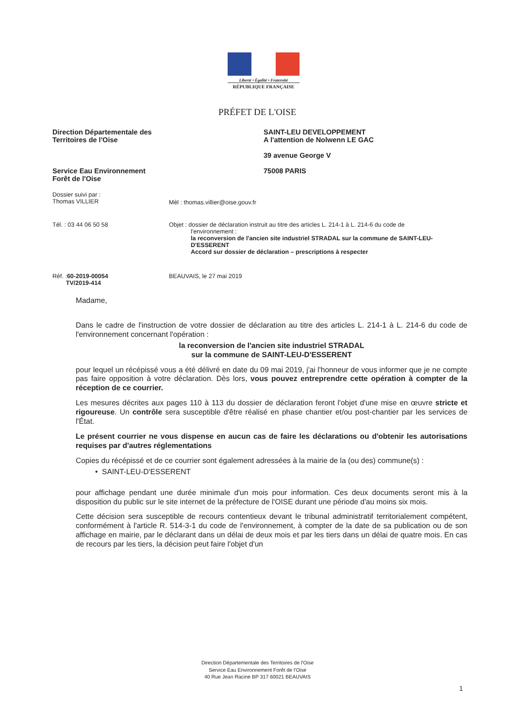Liberté • Égalité • Fraternité
RÉPUBLIQUE FRANÇAISE
PRÉFET DE L'OISE
Direction Départementale des
Territoires de l'Oise
Service Eau Environnement
Forêt de l'Oise
SAINT-LEU DEVELOPPEMENT
A l'attention de Nolwenn LE GAC
39 avenue George V
75008 PARIS
Dossier suivi par :
Thomas VILLIER
Mèl : thomas.villier@oise.gouv.fr
Tél. : 03 44 06 50 58 Objet : dossier de déclaration instruit au titre des articles L. 214-1 à L. 214-6 du code de
l'environnement :
la reconversion de l'ancien site industriel STRADAL sur la commune de SAINT-LEU-D'ESSERENT
Accord sur dossier de déclaration – prescriptions à respecter
Réf. :60-2019-00054
TV/2019-414
BEAUVAIS, le 27 mai 2019
Madame,
Dans le cadre de l'instruction de votre dossier de déclaration au titre des articles L. 214-1 à L. 214-6 du code de l'environnement concernant l'opération :
la reconversion de l'ancien site industriel STRADAL
sur la commune de SAINT-LEU-D'ESSERENT
pour lequel un récépissé vous a été délivré en date du 09 mai 2019, j'ai l'honneur de vous informer que je ne compte pas faire opposition à votre déclaration. Dès lors, vous pouvez entreprendre cette opération à compter de la réception de ce courrier.
Les mesures décrites aux pages 110 à 113 du dossier de déclaration feront l'objet d'une mise en œuvre stricte et rigoureuse. Un contrôle sera susceptible d'être réalisé en phase chantier et/ou post-chantier par les services de l'État.
Le présent courrier ne vous dispense en aucun cas de faire les déclarations ou d'obtenir les autorisations requises par d'autres réglementations
Copies du récépissé et de ce courrier sont également adressées à la mairie de la (ou des) commune(s) :
• SAINT-LEU-D'ESSERENT
pour affichage pendant une durée minimale d'un mois pour information. Ces deux documents seront mis à la disposition du public sur le site internet de la préfecture de l'OISE durant une période d'au moins six mois.
Cette décision sera susceptible de recours contentieux devant le tribunal administratif territorialement compétent, conformément à l'article R. 514-3-1 du code de l'environnement, à compter de la date de sa publication ou de son affichage en mairie, par le déclarant dans un délai de deux mois et par les tiers dans un délai de quatre mois. En cas de recours par les tiers, la décision peut faire l'objet d'un
Direction Départementale des Territoires de l'Oise
Service Eau Environnement Forêt de l'Oise
40 Rue Jean Racine BP 317 60021 BEAUVAIS
1